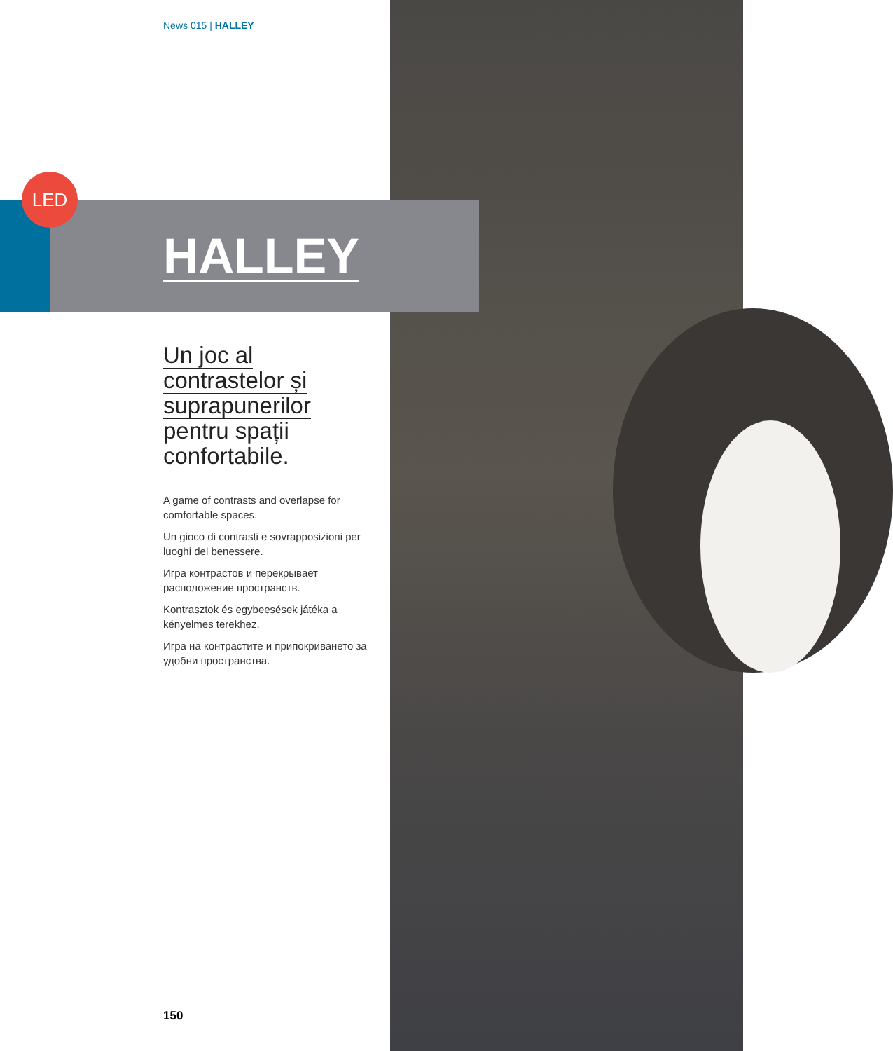LED
News 015 | HALLEY
HALLEY
Un joc al
contrastelor și
suprapunerilor
pentru spații
confortabile.
A game of contrasts and overlapse for comfortable spaces.
Un gioco di contrasti e sovrapposizioni per luoghi del benessere.
Игра контрастов и перекрывает расположение пространств.
Kontrasztok és egybeesések játéka a kényelmes terekhez.
Игра на контрастите и припокриването за удобни пространства.
150